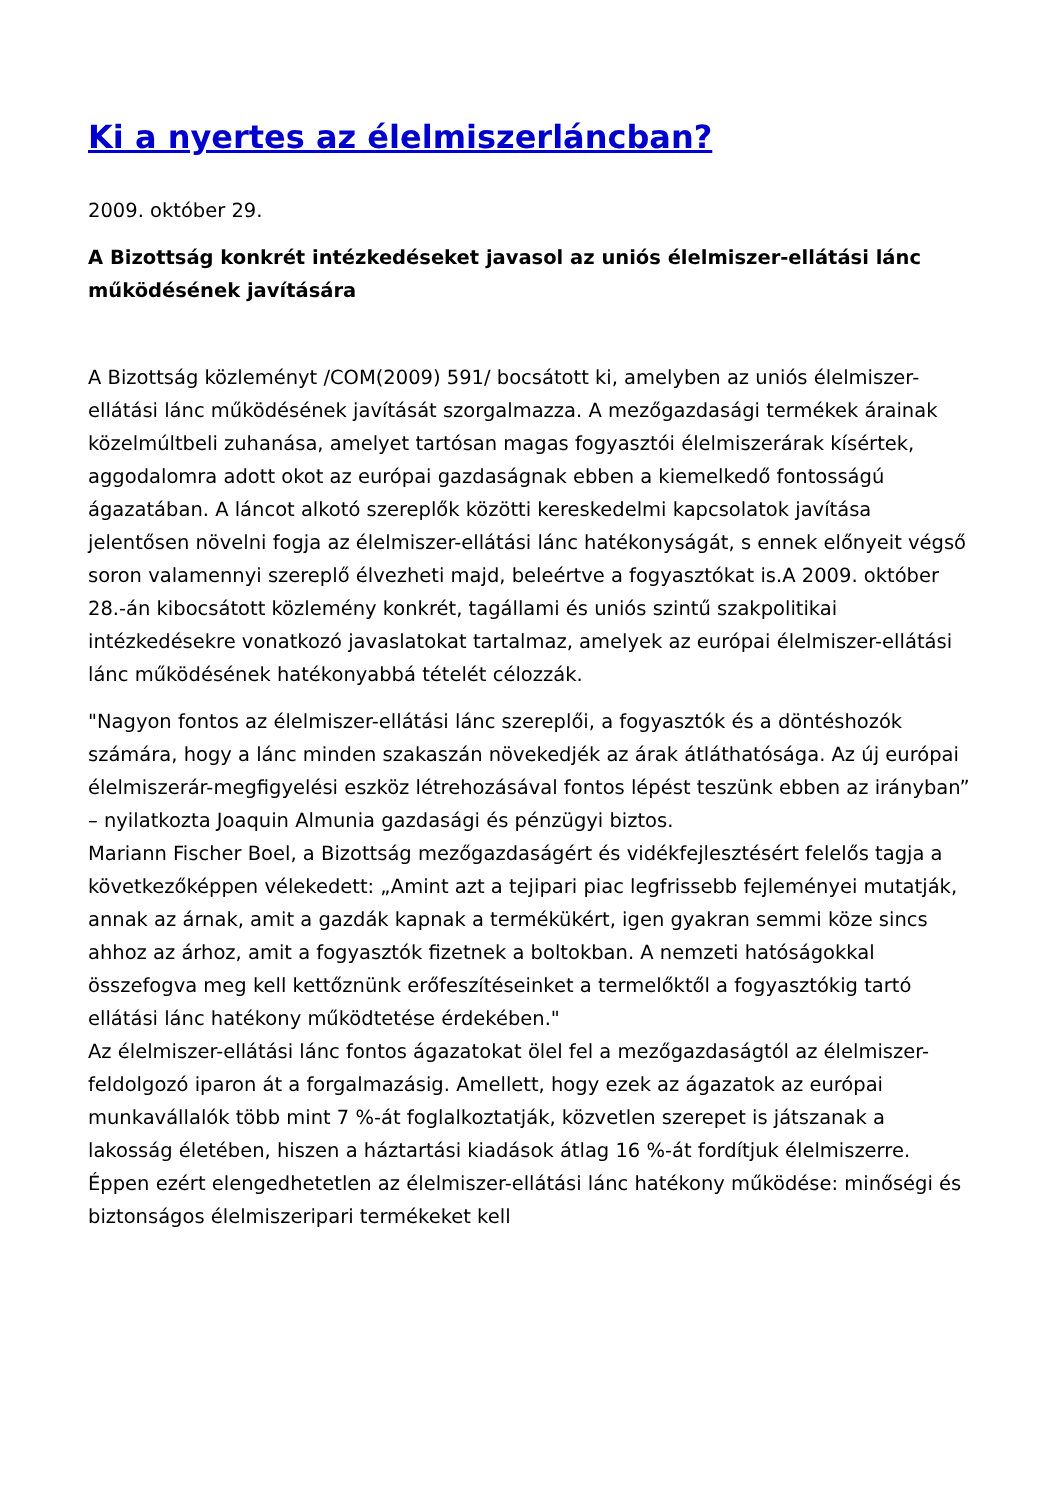Ki a nyertes az élelmiszerláncban?
2009. október 29.
A Bizottság konkrét intézkedéseket javasol az uniós élelmiszer-ellátási lánc működésének javítására
A Bizottság közleményt /COM(2009) 591/ bocsátott ki, amelyben az uniós élelmiszer-ellátási lánc működésének javítását szorgalmazza. A mezőgazdasági termékek árainak közelmúltbeli zuhanása, amelyet tartósan magas fogyasztói élelmiszerárak kísértek, aggodalomra adott okot az európai gazdaságnak ebben a kiemelkedő fontosságú ágazatában. A láncot alkotó szereplők közötti kereskedelmi kapcsolatok javítása jelentősen növelni fogja az élelmiszer-ellátási lánc hatékonyságát, s ennek előnyeit végső soron valamennyi szereplő élvezheti majd, beleértve a fogyasztókat is.A 2009. október 28.-án kibocsátott közlemény konkrét, tagállami és uniós szintű szakpolitikai intézkedésekre vonatkozó javaslatokat tartalmaz, amelyek az európai élelmiszer-ellátási lánc működésének hatékonyabbá tételét célozzák.
"Nagyon fontos az élelmiszer-ellátási lánc szereplői, a fogyasztók és a döntéshozók számára, hogy a lánc minden szakaszán növekedjék az árak átláthatósága. Az új európai élelmiszerár-megfigyelési eszköz létrehozásával fontos lépést teszünk ebben az irányban” – nyilatkozta Joaquin Almunia gazdasági és pénzügyi biztos.
Mariann Fischer Boel, a Bizottság mezőgazdaságért és vidékfejlesztésért felelős tagja a következőképpen vélekedett: „Amint azt a tejipari piac legfrissebb fejleményei mutatják, annak az árnak, amit a gazdák kapnak a termékükért, igen gyakran semmi köze sincs ahhoz az árhoz, amit a fogyasztók fizetnek a boltokban. A nemzeti hatóságokkal összefogva meg kell kettőznünk erőfeszítéseinket a termelőktől a fogyasztókig tartó ellátási lánc hatékony működtetése érdekében."
Az élelmiszer-ellátási lánc fontos ágazatokat ölel fel a mezőgazdaságtól az élelmiszer-feldolgozó iparon át a forgalmazásig. Amellett, hogy ezek az ágazatok az európai munkavállalók több mint 7 %-át foglalkoztatják, közvetlen szerepet is játszanak a lakosság életében, hiszen a háztartási kiadások átlag 16 %-át fordítjuk élelmiszerre. Éppen ezért elengedhetetlen az élelmiszer-ellátási lánc hatékony működése: minőségi és biztonságos élelmiszeripari termékeket kell